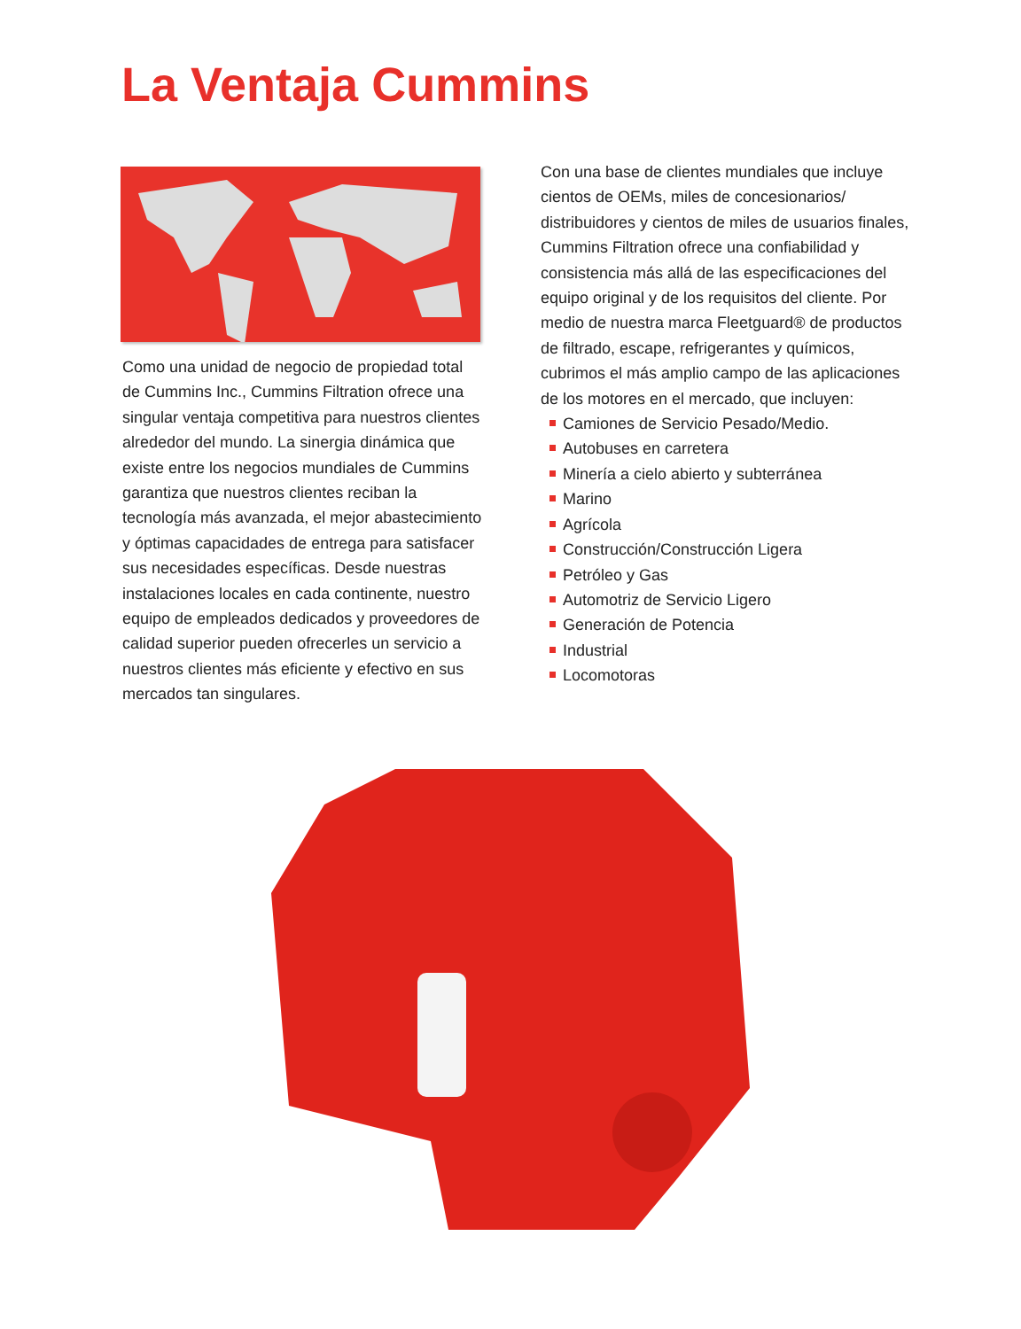La Ventaja Cummins
Como una unidad de negocio de propiedad total de Cummins Inc., Cummins Filtration ofrece una singular ventaja competitiva para nuestros clientes alrededor del mundo. La sinergia dinámica que existe entre los negocios mundiales de Cummins garantiza que nuestros clientes reciban la tecnología más avanzada, el mejor abastecimiento y óptimas capacidades de entrega para satisfacer sus necesidades específicas. Desde nuestras instalaciones locales en cada continente, nuestro equipo de empleados dedicados y proveedores de calidad superior pueden ofrecerles un servicio a nuestros clientes más eficiente y efectivo en sus mercados tan singulares.
Con una base de clientes mundiales que incluye cientos de OEMs, miles de concesionarios/ distribuidores y cientos de miles de usuarios finales, Cummins Filtration ofrece una confiabilidad y consistencia más allá de las especificaciones del equipo original y de los requisitos del cliente. Por medio de nuestra marca Fleetguard® de productos de filtrado, escape, refrigerantes y químicos, cubrimos el más amplio campo de las aplicaciones de los motores en el mercado, que incluyen:
Camiones de Servicio Pesado/Medio.
Autobuses en carretera
Minería a cielo abierto y subterránea
Marino
Agrícola
Construcción/Construcción Ligera
Petróleo y Gas
Automotriz de Servicio Ligero
Generación de Potencia
Industrial
Locomotoras